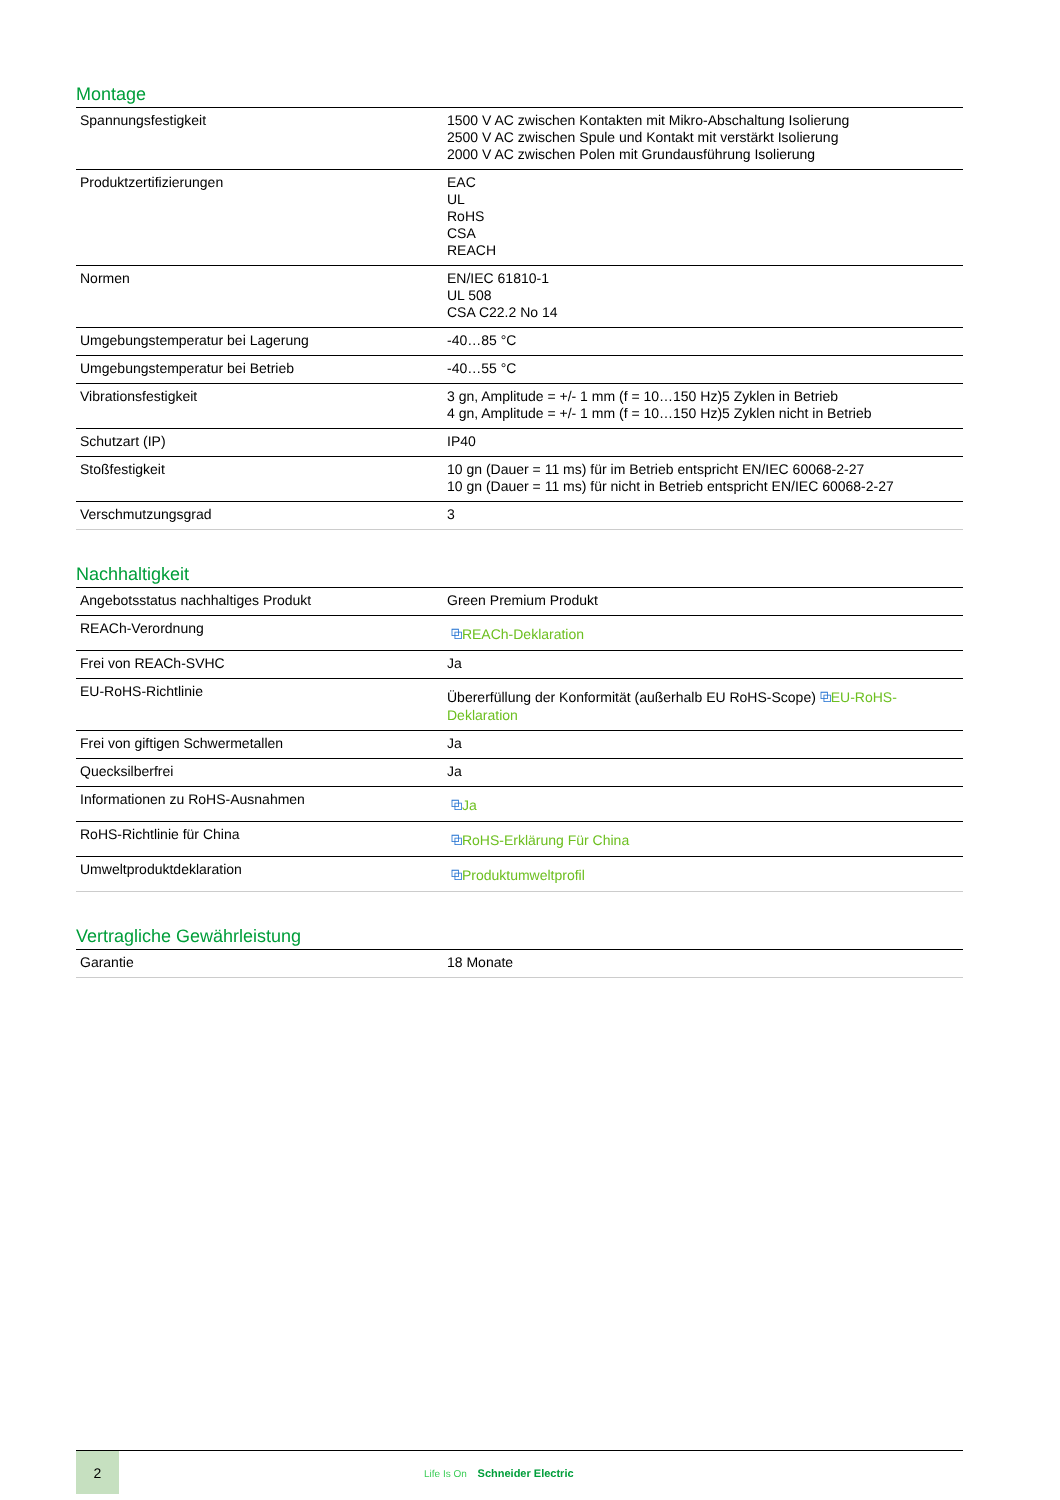Montage
| Spannungsfestigkeit | 1500 V AC zwischen Kontakten mit Mikro-Abschaltung Isolierung 2500 V AC zwischen Spule und Kontakt mit verstärkt Isolierung 2000 V AC zwischen Polen mit Grundausführung Isolierung |
| Produktzertifizierungen | EAC UL RoHS CSA REACH |
| Normen | EN/IEC 61810-1 UL 508 CSA C22.2 No 14 |
| Umgebungstemperatur bei Lagerung | -40…85 °C |
| Umgebungstemperatur bei Betrieb | -40…55 °C |
| Vibrationsfestigkeit | 3 gn, Amplitude = +/- 1 mm (f = 10…150 Hz)5 Zyklen in Betrieb 4 gn, Amplitude = +/- 1 mm (f = 10…150 Hz)5 Zyklen nicht in Betrieb |
| Schutzart (IP) | IP40 |
| Stoßfestigkeit | 10 gn (Dauer = 11 ms) für im Betrieb entspricht EN/IEC 60068-2-27 10 gn (Dauer = 11 ms) für nicht in Betrieb entspricht EN/IEC 60068-2-27 |
| Verschmutzungsgrad | 3 |
Nachhaltigkeit
| Angebotsstatus nachhaltiges Produkt | Green Premium Produkt |
| REACh-Verordnung | ⧉ REACh-Deklaration |
| Frei von REACh-SVHC | Ja |
| EU-RoHS-Richtlinie | Übererfüllung der Konformität (außerhalb EU RoHS-Scope) ⧉ EU-RoHS-Deklaration |
| Frei von giftigen Schwermetallen | Ja |
| Quecksilberfrei | Ja |
| Informationen zu RoHS-Ausnahmen | ⧉ Ja |
| RoHS-Richtlinie für China | ⧉ RoHS-Erklärung Für China |
| Umweltproduktdeklaration | ⧉ Produktumweltprofil |
Vertragliche Gewährleistung
| Garantie | 18 Monate |
2
Life Is On Schneider Electric